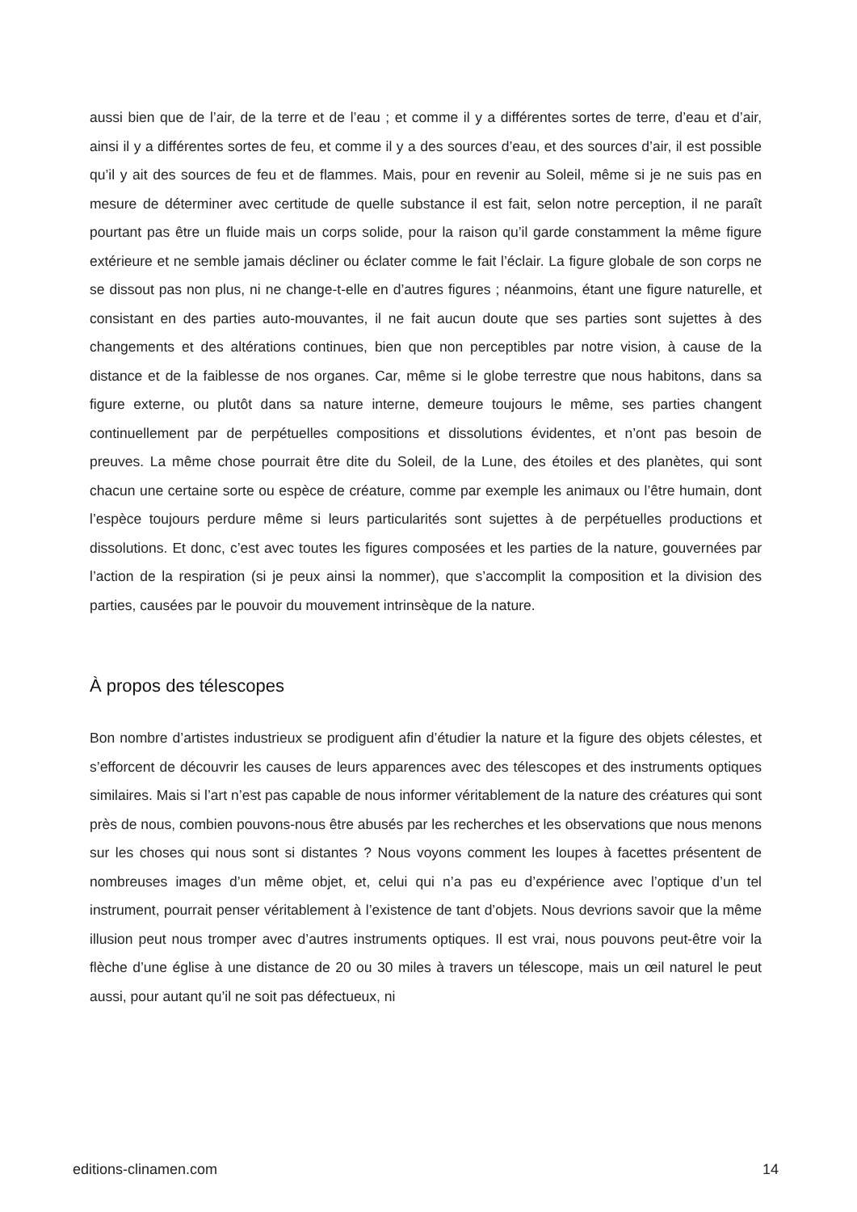aussi bien que de l’air, de la terre et de l’eau ; et comme il y a différentes sortes de terre, d’eau et d’air, ainsi il y a différentes sortes de feu, et comme il y a des sources d’eau, et des sources d’air, il est possible qu’il y ait des sources de feu et de flammes. Mais, pour en revenir au Soleil, même si je ne suis pas en mesure de déterminer avec certitude de quelle substance il est fait, selon notre perception, il ne paraît pourtant pas être un fluide mais un corps solide, pour la raison qu’il garde constamment la même figure extérieure et ne semble jamais décliner ou éclater comme le fait l’éclair. La figure globale de son corps ne se dissout pas non plus, ni ne change-t-elle en d’autres figures ; néanmoins, étant une figure naturelle, et consistant en des parties auto-mouvantes, il ne fait aucun doute que ses parties sont sujettes à des changements et des altérations continues, bien que non perceptibles par notre vision, à cause de la distance et de la faiblesse de nos organes. Car, même si le globe terrestre que nous habitons, dans sa figure externe, ou plutôt dans sa nature interne, demeure toujours le même, ses parties changent continuellement par de perpétuelles compositions et dissolutions évidentes, et n’ont pas besoin de preuves. La même chose pourrait être dite du Soleil, de la Lune, des étoiles et des planètes, qui sont chacun une certaine sorte ou espèce de créature, comme par exemple les animaux ou l’être humain, dont l’espèce toujours perdure même si leurs particularités sont sujettes à de perpétuelles productions et dissolutions. Et donc, c’est avec toutes les figures composées et les parties de la nature, gouvernées par l’action de la respiration (si je peux ainsi la nommer), que s’accomplit la composition et la division des parties, causées par le pouvoir du mouvement intrinsèque de la nature.
À propos des télescopes
Bon nombre d’artistes industrieux se prodiguent afin d’étudier la nature et la figure des objets célestes, et s’efforcent de découvrir les causes de leurs apparences avec des télescopes et des instruments optiques similaires. Mais si l’art n’est pas capable de nous informer véritablement de la nature des créatures qui sont près de nous, combien pouvons-nous être abusés par les recherches et les observations que nous menons sur les choses qui nous sont si distantes ? Nous voyons comment les loupes à facettes présentent de nombreuses images d’un même objet, et, celui qui n’a pas eu d’expérience avec l’optique d’un tel instrument, pourrait penser véritablement à l’existence de tant d’objets. Nous devrions savoir que la même illusion peut nous tromper avec d’autres instruments optiques. Il est vrai, nous pouvons peut-être voir la flèche d’une église à une distance de 20 ou 30 miles à travers un télescope, mais un œil naturel le peut aussi, pour autant qu’il ne soit pas défectueux, ni
editions-clinamen.com 14